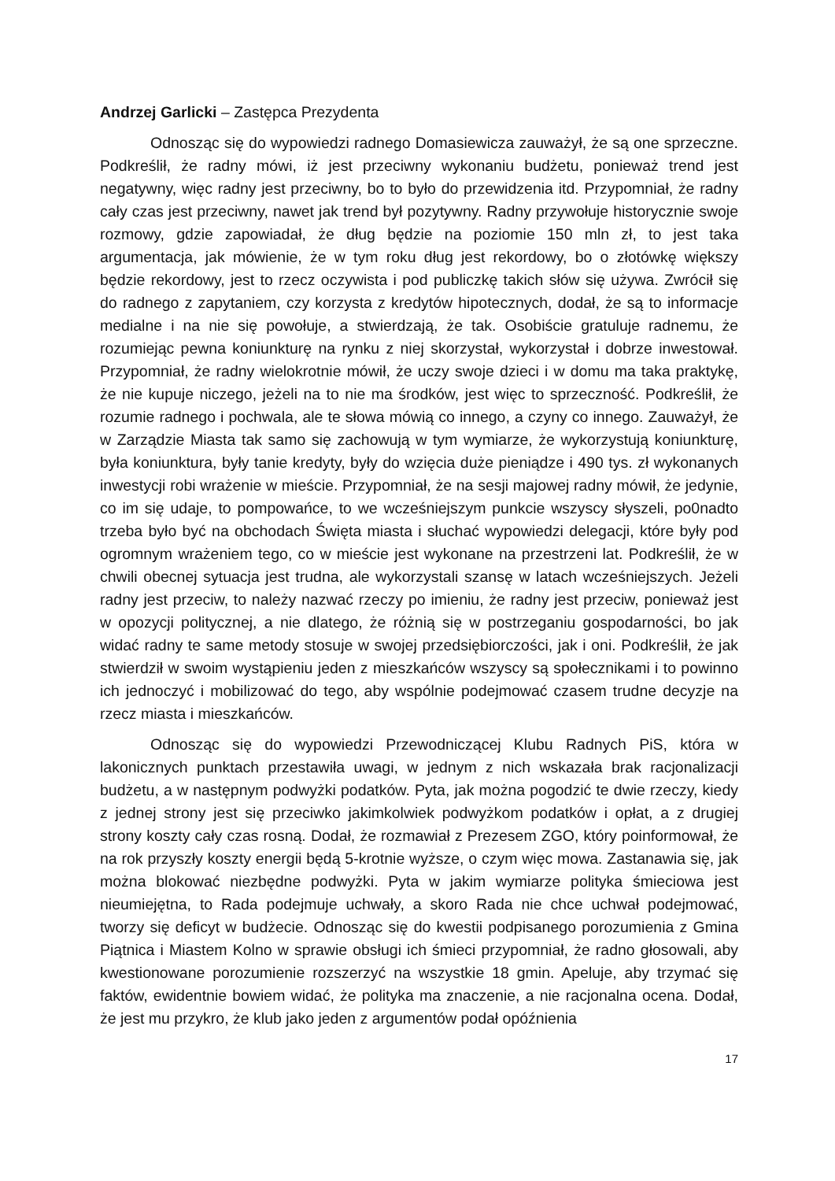Andrzej Garlicki – Zastępca Prezydenta
Odnosząc się do wypowiedzi radnego Domasiewicza zauważył, że są one sprzeczne. Podkreślił, że radny mówi, iż jest przeciwny wykonaniu budżetu, ponieważ trend jest negatywny, więc radny jest przeciwny, bo to było do przewidzenia itd. Przypomniał, że radny cały czas jest przeciwny, nawet jak trend był pozytywny. Radny przywołuje historycznie swoje rozmowy, gdzie zapowiadał, że dług będzie na poziomie 150 mln zł, to jest taka argumentacja, jak mówienie, że w tym roku dług jest rekordowy, bo o złotówkę większy będzie rekordowy, jest to rzecz oczywista i pod publiczkę takich słów się używa. Zwrócił się do radnego z zapytaniem, czy korzysta z kredytów hipotecznych, dodał, że są to informacje medialne i na nie się powołuje, a stwierdzają, że tak. Osobiście gratuluje radnemu, że rozumiejąc pewna koniunkturę na rynku z niej skorzystał, wykorzystał i dobrze inwestował. Przypomniał, że radny wielokrotnie mówił, że uczy swoje dzieci i w domu ma taka praktykę, że nie kupuje niczego, jeżeli na to nie ma środków, jest więc to sprzeczność. Podkreślił, że rozumie radnego i pochwala, ale te słowa mówią co innego, a czyny co innego. Zauważył, że w Zarządzie Miasta tak samo się zachowują w tym wymiarze, że wykorzystują koniunkturę, była koniunktura, były tanie kredyty, były do wzięcia duże pieniądze i 490 tys. zł wykonanych inwestycji robi wrażenie w mieście. Przypomniał, że na sesji majowej radny mówił, że jedynie, co im się udaje, to pompowańce, to we wcześniejszym punkcie wszyscy słyszeli, po0nadto trzeba było być na obchodach Święta miasta i słuchać wypowiedzi delegacji, które były pod ogromnym wrażeniem tego, co w mieście jest wykonane na przestrzeni lat. Podkreślił, że w chwili obecnej sytuacja jest trudna, ale wykorzystali szansę w latach wcześniejszych. Jeżeli radny jest przeciw, to należy nazwać rzeczy po imieniu, że radny jest przeciw, ponieważ jest w opozycji politycznej, a nie dlatego, że różnią się w postrzeganiu gospodarności, bo jak widać radny te same metody stosuje w swojej przedsiębiorczości, jak i oni. Podkreślił, że jak stwierdził w swoim wystąpieniu jeden z mieszkańców wszyscy są społecznikami i to powinno ich jednoczyć i mobilizować do tego, aby wspólnie podejmować czasem trudne decyzje na rzecz miasta i mieszkańców.
Odnosząc się do wypowiedzi Przewodniczącej Klubu Radnych PiS, która w lakonicznych punktach przestawiła uwagi, w jednym z nich wskazała brak racjonalizacji budżetu, a w następnym podwyżki podatków. Pyta, jak można pogodzić te dwie rzeczy, kiedy z jednej strony jest się przeciwko jakimkolwiek podwyżkom podatków i opłat, a z drugiej strony koszty cały czas rosną. Dodał, że rozmawiał z Prezesem ZGO, który poinformował, że na rok przyszły koszty energii będą 5-krotnie wyższe, o czym więc mowa. Zastanawia się, jak można blokować niezbędne podwyżki. Pyta w jakim wymiarze polityka śmieciowa jest nieumiejętna, to Rada podejmuje uchwały, a skoro Rada nie chce uchwał podejmować, tworzy się deficyt w budżecie. Odnosząc się do kwestii podpisanego porozumienia z Gmina Piątnica i Miastem Kolno w sprawie obsługi ich śmieci przypomniał, że radno głosowali, aby kwestionowane porozumienie rozszerzyć na wszystkie 18 gmin. Apeluje, aby trzymać się faktów, ewidentnie bowiem widać, że polityka ma znaczenie, a nie racjonalna ocena. Dodał, że jest mu przykro, że klub jako jeden z argumentów podał opóźnienia
17